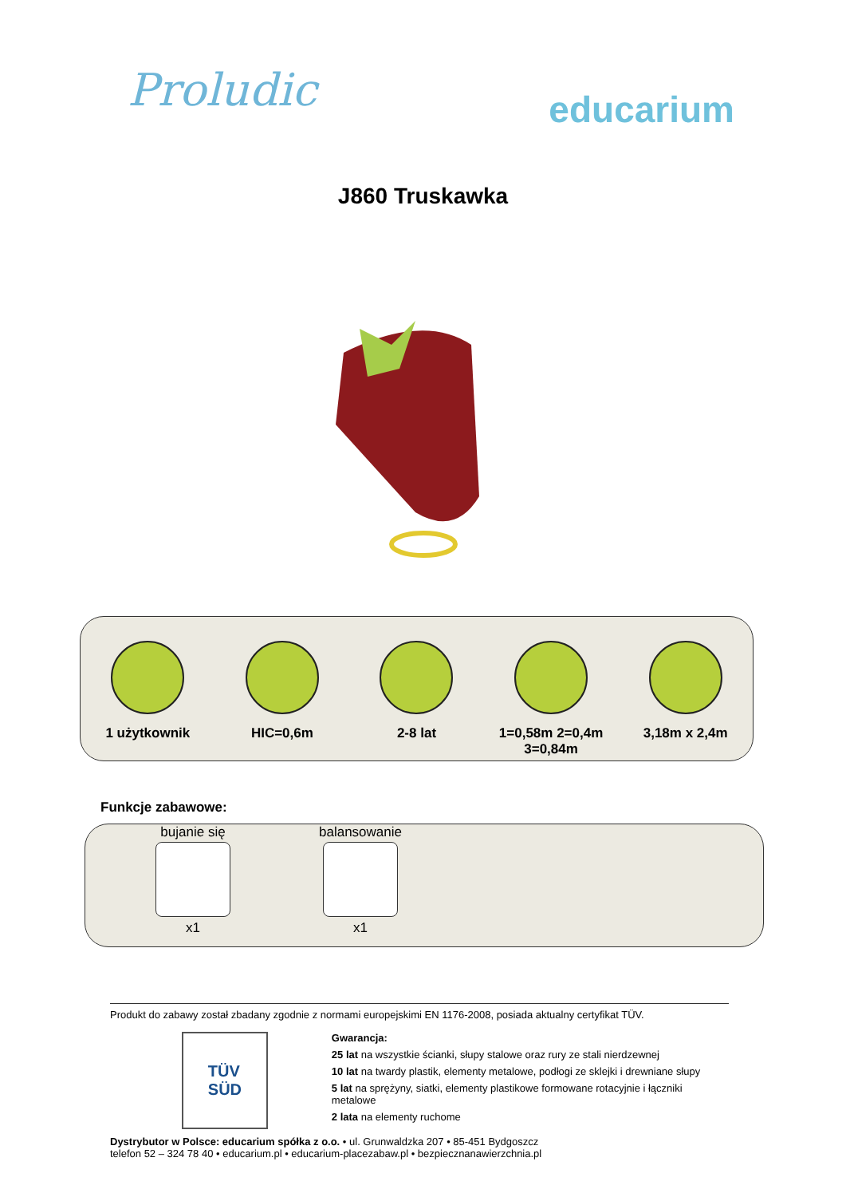Proludic
educarium
J860 Truskawka
1 użytkownik HIC=0,6m 2-8 lat 1=0,58m 2=0,4m
3=0,84m
3,18m x 2,4m
Funkcje zabawowe:
bujanie się
x1
balansowanie
x1
Produkt do zabawy został zbadany zgodnie z normami europejskimi EN 1176-2008, posiada aktualny certyfikat TÜV.
TÜV
SÜD
Gwarancja:
25 lat na wszystkie ścianki, słupy stalowe oraz rury ze stali nierdzewnej
10 lat na twardy plastik, elementy metalowe, podłogi ze sklejki i drewniane słupy
5 lat na sprężyny, siatki, elementy plastikowe formowane rotacyjnie i łączniki metalowe
2 lata na elementy ruchome
Dystrybutor w Polsce: educarium spółka z o.o. • ul. Grunwaldzka 207 • 85-451 Bydgoszcz
telefon 52 – 324 78 40 • educarium.pl • educarium-placezabaw.pl • bezpiecznanawierzchnia.pl